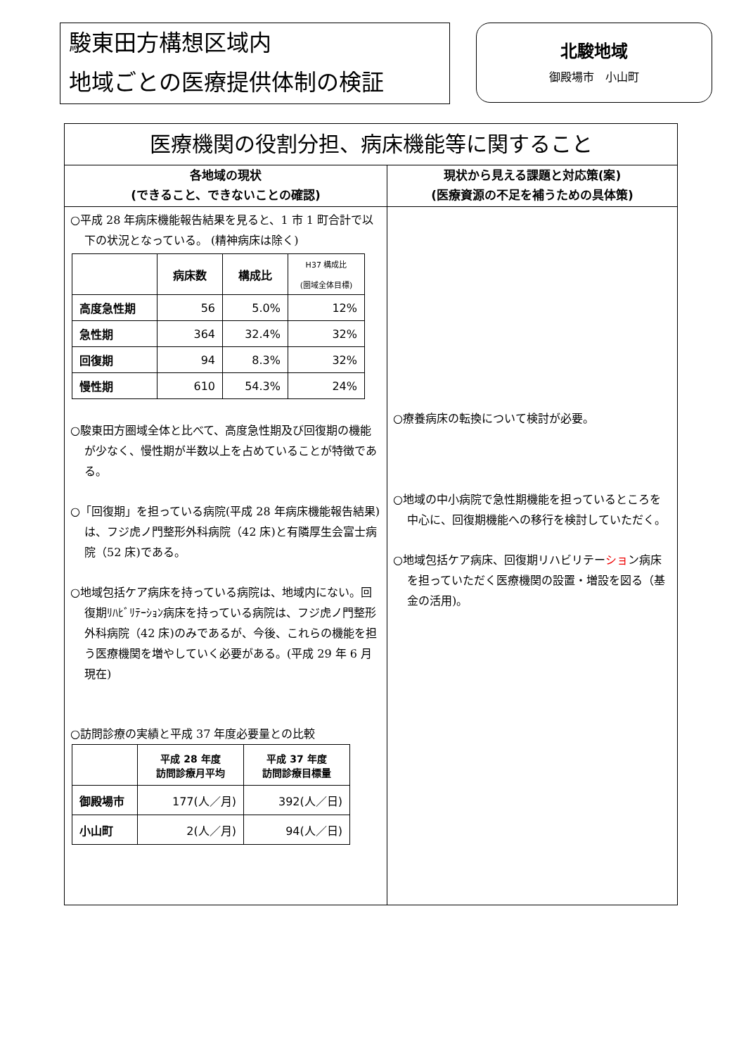駿東田方構想区域内
地域ごとの医療提供体制の検証
北駿地域
御殿場市　小山町
医療機関の役割分担、病床機能等に関すること
各地域の現状
(できること、できないことの確認)
○平成 28 年病床機能報告結果を見ると、1 市 1 町合計で以下の状況となっている。 (精神病床は除く)
| | 病床数 | 構成比 | H37 構成比 (圏域全体目標) |
| --- | --- | --- | --- |
| 高度急性期 | 56 | 5.0% | 12% |
| 急性期 | 364 | 32.4% | 32% |
| 回復期 | 94 | 8.3% | 32% |
| 慢性期 | 610 | 54.3% | 24% |
○駿東田方圏域全体と比べて、高度急性期及び回復期の機能が少なく、慢性期が半数以上を占めていることが特徴である。
○「回復期」を担っている病院(平成 28 年病床機能報告結果)は、フジ虎ノ門整形外科病院（42 床)と有隣厚生会富士病院（52 床)である。
○地域包括ケア病床を持っている病院は、地域内にない。回復期ﾘﾊﾋﾞﾘﾃｰｼｮﾝ病床を持っている病院は、フジ虎ノ門整形外科病院（42 床)のみであるが、今後、これらの機能を担う医療機関を増やしていく必要がある。(平成 29 年 6 月現在)
○訪問診療の実績と平成 37 年度必要量との比較
| | 平成 28 年度 訪問診療月平均 | 平成 37 年度 訪問診療目標量 |
| --- | --- | --- |
| 御殿場市 | 177(人／月) | 392(人／日) |
| 小山町 | 2(人／月) | 94(人／日) |
現状から見える課題と対応策(案)
(医療資源の不足を補うための具体策)
○療養病床の転換について検討が必要。
○地域の中小病院で急性期機能を担っているところを中心に、回復期機能への移行を検討していただく。
○地域包括ケア病床、回復期リハビリテーション病床を担っていただく医療機関の設置・増設を図る（基金の活用)。